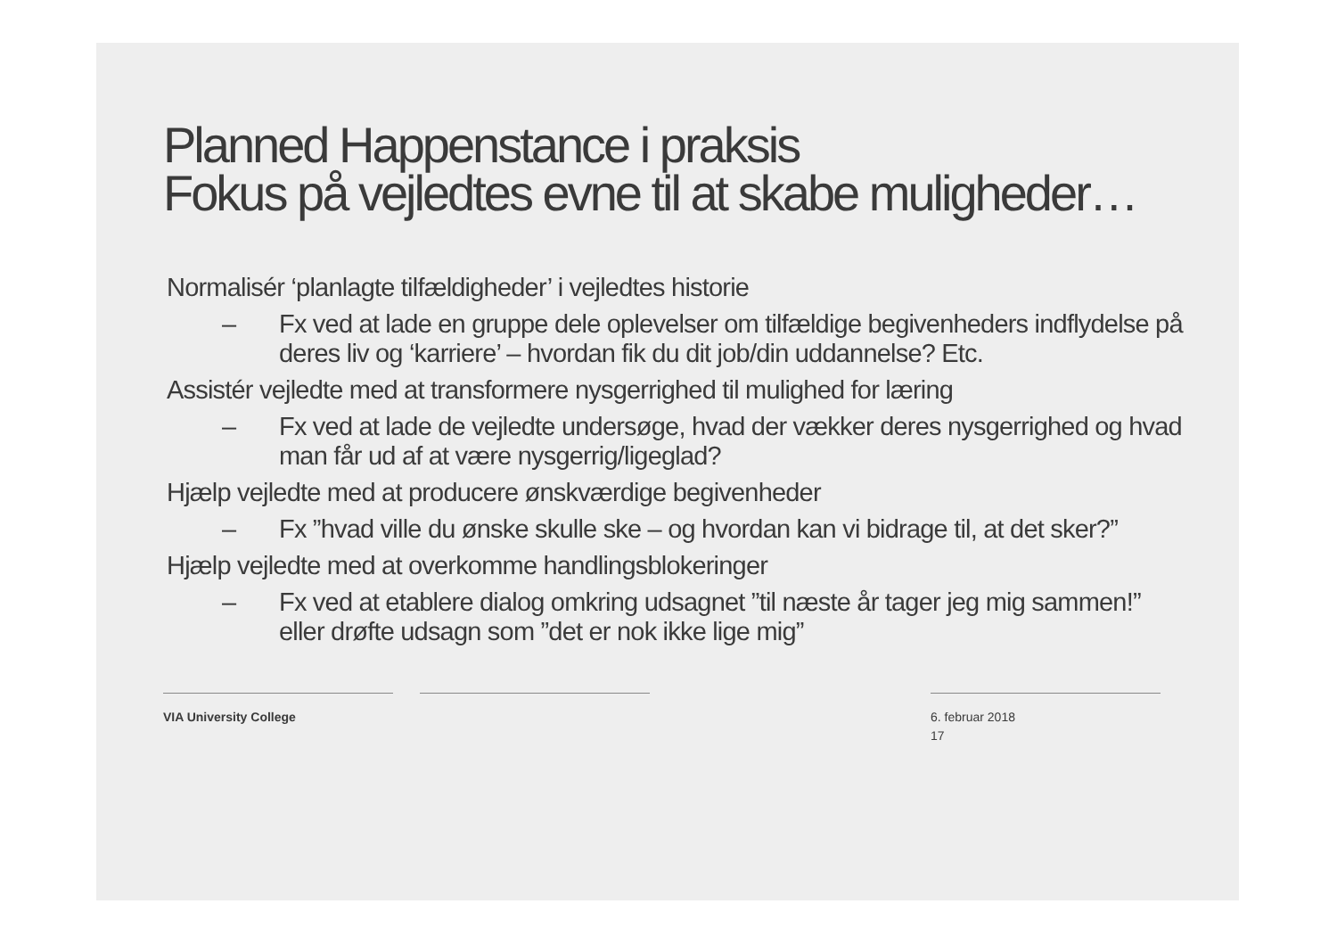Planned Happenstance i praksis
Fokus på vejledtes evne til at skabe muligheder…
Normalisér ‘planlagte tilfældigheder’ i vejledtes historie
– Fx ved at lade en gruppe dele oplevelser om tilfældige begivenheders indflydelse på deres liv og ‘karriere’ – hvordan fik du dit job/din uddannelse? Etc.
Assistér vejledte med at transformere nysgerrighed til mulighed for læring
– Fx ved at lade de vejledte undersøge, hvad der vækker deres nysgerrighed og hvad man får ud af at være nysgerrig/ligeglad?
Hjælp vejledte med at producere ønskværdige begivenheder
– Fx ”hvad ville du ønske skulle ske – og hvordan kan vi bidrage til, at det sker?”
Hjælp vejledte med at overkomme handlingsblokeringer
– Fx ved at etablere dialog omkring udsagnet ”til næste år tager jeg mig sammen!” eller drøfte udsagn som ”det er nok ikke lige mig”
VIA University College 6. februar 2018
17